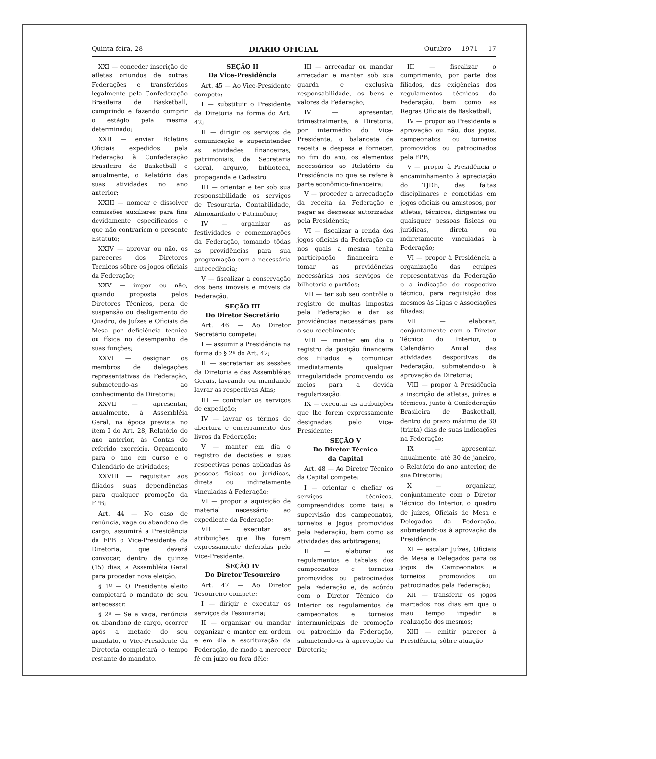Quinta-feira, 28 DIARIO OFICIAL Outubro — 1971 — 17
XXI — conceder inscrição de atletas oriundos de outras Federações e transferidos legalmente pela Confederação Brasileira de Basketball, cumprindo e fazendo cumprir o estágio pela mesma determinado;
XXII — enviar Boletins Oficiais expedidos pela Federação à Confederação Brasileira de Basketball e anualmente, o Relatório das suas atividades no ano anterior;
XXIII — nomear e dissolver comissões auxiliares para fins devidamente especificados e que não contrariem o presente Estatuto;
XXIV — aprovar ou não, os pareceres dos Diretores Técnicos sôbre os jogos oficiais da Federação;
XXV — impor ou não, quando proposta pelos Diretores Técnicos, pena de suspensão ou desligamento do Quadro, de Juízes e Oficiais de Mesa por deficiência técnica ou física no desempenho de suas funções;
XXVI — designar os membros de delegações representativas da Federação, submetendo-as ao conhecimento da Diretoria;
XXVII — apresentar, anualmente, à Assembléia Geral, na época prevista no ítem I do Art. 28, Relatório do ano anterior, às Contas do referido exercício, Orçamento para o ano em curso e o Calendário de atividades;
XXVIII — requisitar aos filiados suas dependências para qualquer promoção da FPB;
Art. 44 — No caso de renúncia, vaga ou abandono de cargo, assumirá a Presidência da FPB o Vice-Presidente da Diretoria, que deverá convocar, dentro de quinze (15) dias, a Assembléia Geral para proceder nova eleição.
§ 1º — O Presidente eleito completará o mandato de seu antecessor.
§ 2º — Se a vaga, renúncia ou abandono de cargo, ocorrer após a metade do seu mandato, o Vice-Presidente da Diretoria completará o tempo restante do mandato.
SEÇÃO II
Da Vice-Presidência
Art. 45 — Ao Vice-Presidente compete:
I — substituir o Presidente da Diretoria na forma do Art. 42;
II — dirigir os serviços de comunicação e superintender as atividades financeiras, patrimoniais, da Secretaria Geral, arquivo, biblioteca, propaganda e Cadastro;
III — orientar e ter sob sua responsabilidade os serviços de Tesouraria, Contabilidade, Almoxarifado e Patrimônio;
IV — organizar as festividades e comemorações da Federação, tomando tôdas as providências para sua programação com a necessária antecedência;
V — fiscalizar a conservação dos bens imóveis e móveis da Federação.
SEÇÃO III
Do Diretor Secretário
Art. 46 — Ao Diretor Secretário compete:
I — assumir a Presidência na forma do § 2º do Art. 42;
II — secretariar as sessões da Diretoria e das Assembléias Gerais, lavrando ou mandando lavrar as respectivas Atas;
III — controlar os serviços de expedição;
IV — lavrar os têrmos de abertura e encerramento dos livros da Federação;
V — manter em dia o registro de decisões e suas respectivas penas aplicadas às pessoas físicas ou jurídicas, direta ou indiretamente vinculadas à Federação;
VI — propor a aquisição de material necessário ao expediente da Federação;
VII — executar as atribuições que lhe forem expressamente deferidas pelo Vice-Presidente.
SEÇÃO IV
Do Diretor Tesoureiro
Art. 47 — Ao Diretor Tesoureiro compete:
I — dirigir e executar os serviços da Tesouraria;
II — organizar ou mandar organizar e manter em ordem e em dia a escrituração da Federação, de modo a merecer fé em juízo ou fora dêle;
III — arrecadar ou mandar arrecadar e manter sob sua guarda e exclusiva responsabilidade, os bens e valores da Federação;
IV — apresentar, trimestralmente, à Diretoria, por intermédio do Vice-Presidente, o balancete da receita e despesa e fornecer, no fim do ano, os elementos necessários ao Relatório da Presidência no que se refere à parte econômico-financeira;
V — proceder a arrecadação da receita da Federação e pagar as despesas autorizadas pela Presidência;
VI — fiscalizar a renda dos jogos oficiais da Federação ou nos quais a mesma tenha participação financeira e tomar as providências necessárias nos serviços de bilheteria e portões;
VII — ter sob seu contrôle o registro de multas impostas pela Federação e dar as providências necessárias para o seu recebimento;
VIII — manter em dia o registro da posição financeira dos filiados e comunicar imediatamente qualquer irregularidade promovendo os meios para a devida regularização;
IX — executar as atribuições que lhe forem expressamente designadas pelo Vice-Presidente:
SEÇÃO V
Do Diretor Técnico
da Capital
Art. 48 — Ao Diretor Técnico da Capital compete:
I — orientar e chefiar os serviços técnicos, compreendidos como tais: a supervisão dos campeonatos, torneios e jogos promovidos pela Federação, bem como as atividades das arbitragens;
II — elaborar os regulamentos e tabelas dos campeonatos e torneios promovidos ou patrocinados pela Federação e, de acôrdo com o Diretor Técnico do Interior os regulamentos de campeonatos e torneios intermunicipais de promoção ou patrocínio da Federação, submetendo-os à aprovação da Diretoria;
III — fiscalizar o cumprimento, por parte dos filiados, das exigências dos regulamentos técnicos da Federação, bem como as Regras Oficiais de Basketball;
IV — propor ao Presidente a aprovação ou não, dos jogos, campeonatos ou torneios promovidos ou patrocinados pela FPB;
V — propor à Presidência o encaminhamento à apreciação do TJDB, das faltas disciplinares e cometidas em jogos oficiais ou amistosos, por atletas, técnicos, dirigentes ou quaisquer pessoas físicas ou jurídicas, direta ou indiretamente vinculadas à Federação;
VI — propor à Presidência a organização das equipes representativas da Federação e a indicação do respectivo técnico, para requisição dos mesmos às Ligas e Associações filiadas;
VII — elaborar, conjuntamente com o Diretor Técnico do Interior, o Calendário Anual das atividades desportivas da Federação, submetendo-o à aprovação da Diretoria;
VIII — propor à Presidência a inscrição de atletas, juízes e técnicos, junto à Confederação Brasileira de Basketball, dentro do prazo máximo de 30 (trinta) dias de suas indicações na Federação;
IX — apresentar, anualmente, até 30 de janeiro, o Relatório do ano anterior, de sua Diretoria;
X — organizar, conjuntamente com o Diretor Técnico do Interior, o quadro de juízes, Oficiais de Mesa e Delegados da Federação, submetendo-os à aprovação da Presidência;
XI — escalar Juízes, Oficiais de Mesa e Delegados para os jogos de Campeonatos e torneios promovidos ou patrocinados pela Federação;
XII — transferir os jogos marcados nos dias em que o mau tempo impedir a realização dos mesmos;
XIII — emitir parecer à Presidência, sôbre atuação